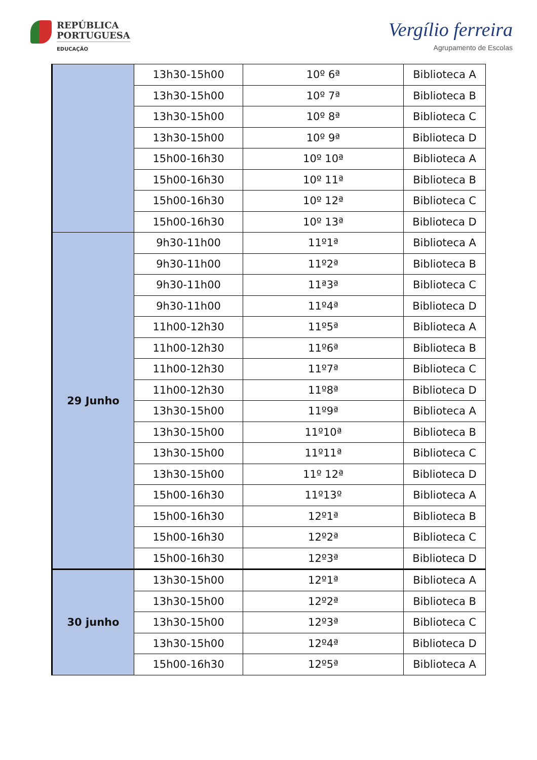REPÚBLICA
PORTUGUESA
EDUCAÇÃO
Vergílio ferreira
Agrupamento de Escolas
| | 13h30-15h00 | 10º 6ª | Biblioteca A |
| | 13h30-15h00 | 10º 7ª | Biblioteca B |
| | 13h30-15h00 | 10º 8ª | Biblioteca C |
| | 13h30-15h00 | 10º 9ª | Biblioteca D |
| | 15h00-16h30 | 10º 10ª | Biblioteca A |
| | 15h00-16h30 | 10º 11ª | Biblioteca B |
| | 15h00-16h30 | 10º 12ª | Biblioteca C |
| | 15h00-16h30 | 10º 13ª | Biblioteca D |
| 29 Junho | 9h30-11h00 | 11º1ª | Biblioteca A |
| | 9h30-11h00 | 11º2ª | Biblioteca B |
| | 9h30-11h00 | 11ª3ª | Biblioteca C |
| | 9h30-11h00 | 11º4ª | Biblioteca D |
| | 11h00-12h30 | 11º5ª | Biblioteca A |
| | 11h00-12h30 | 11º6ª | Biblioteca B |
| | 11h00-12h30 | 11º7ª | Biblioteca C |
| | 11h00-12h30 | 11º8ª | Biblioteca D |
| | 13h30-15h00 | 11º9ª | Biblioteca A |
| | 13h30-15h00 | 11º10ª | Biblioteca B |
| | 13h30-15h00 | 11º11ª | Biblioteca C |
| | 13h30-15h00 | 11º 12ª | Biblioteca D |
| | 15h00-16h30 | 11º13º | Biblioteca A |
| | 15h00-16h30 | 12º1ª | Biblioteca B |
| | 15h00-16h30 | 12º2ª | Biblioteca C |
| | 15h00-16h30 | 12º3ª | Biblioteca D |
| 30 junho | 13h30-15h00 | 12º1ª | Biblioteca A |
| | 13h30-15h00 | 12º2ª | Biblioteca B |
| | 13h30-15h00 | 12º3ª | Biblioteca C |
| | 13h30-15h00 | 12º4ª | Biblioteca D |
| | 15h00-16h30 | 12º5ª | Biblioteca A |